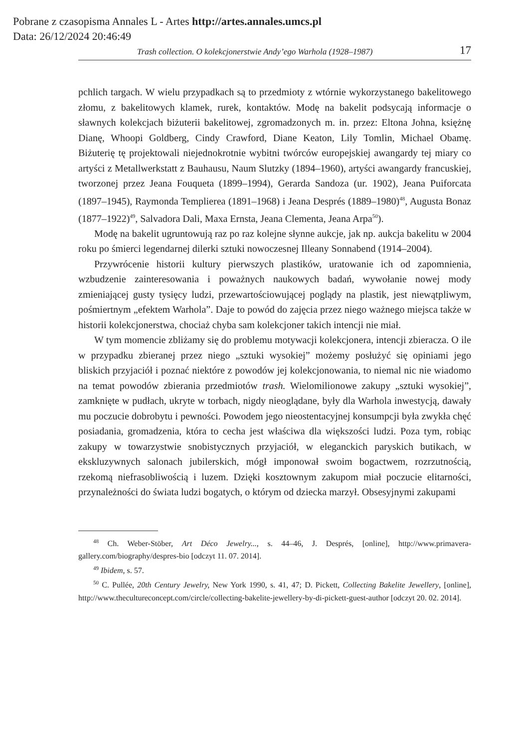Pobrane z czasopisma Annales L - Artes http://artes.annales.umcs.pl
Data: 26/12/2024 20:46:49
Trash collection. O kolekcjonerstwie Andy’ego Warhola (1928–1987) 17
pchlich targach. W wielu przypadkach są to przedmioty z wtórnie wykorzystanego bakelitowego złomu, z bakelitowych klamek, rurek, kontaktów. Modę na bakelit podsycają informacje o sławnych kolekcjach biżuterii bakelitowej, zgromadzonych m. in. przez: Eltona Johna, księżnę Dianę, Whoopi Goldberg, Cindy Crawford, Diane Keaton, Lily Tomlin, Michael Obamę. Biżuterię tę projektowali niejednokrotnie wybitni twórców europejskiej awangardy tej miary co artyści z Metallwerkstatt z Bauhausu, Naum Slutzky (1894–1960), artyści awangardy francuskiej, tworzonej przez Jeana Fouqueta (1899–1994), Gerarda Sandoza (ur. 1902), Jeana Puiforcata (1897–1945), Raymonda Templierea (1891–1968) i Jeana Després (1889–1980)<sup>48</sup>, Augusta Bonaz (1877–1922)<sup>49</sup>, Salvadora Dali, Maxa Ernsta, Jeana Clementa, Jeana Arpa<sup>50</sup>).
Modę na bakelit ugruntowują raz po raz kolejne słynne aukcje, jak np. aukcja bakelitu w 2004 roku po śmierci legendarnej dilerki sztuki nowoczesnej Illeany Sonnabend (1914–2004).
Przywrócenie historii kultury pierwszych plastików, uratowanie ich od zapomnienia, wzbudzenie zainteresowania i poważnych naukowych badań, wywołanie nowej mody zmieniającej gusty tysięcy ludzi, przewartościowującej poglądy na plastik, jest niewątpliwym, pośmiertnym „efektem Warhola”. Daje to powód do zajęcia przez niego ważnego miejsca także w historii kolekcjonerstwa, chociaż chyba sam kolekcjoner takich intencji nie miał.
W tym momencie zbliżamy się do problemu motywacji kolekcjonera, intencji zbieracza. O ile w przypadku zbieranej przez niego „sztuki wysokiej” możemy posłużyć się opiniami jego bliskich przyjaciół i poznać niektóre z powodów jej kolekcjonowania, to niemal nic nie wiadomo na temat powodów zbierania przedmiotów trash. Wielomilionowe zakupy „sztuki wysokiej”, zamknięte w pudłach, ukryte w torbach, nigdy nieoglądane, były dla Warhola inwestycją, dawały mu poczucie dobrobytu i pewności. Powodem jego nieostentacyjnej konsumpcji była zwykła chęć posiadania, gromadzenia, która to cecha jest właściwa dla większości ludzi. Poza tym, robiąc zakupy w towarzystwie snobistycznych przyjaciół, w eleganckich paryskich butikach, w ekskluzywnych salonach jubilerskich, mógł imponował swoim bogactwem, rozrzutnością, rzekomą niefrasobliwością i luzem. Dzięki kosztownym zakupom miał poczucie elitarności, przynależności do świata ludzi bogatych, o którym od dziecka marzył. Obsesyjnymi zakupami
<sup>48</sup> Ch. Weber-Stöber, Art Déco Jewelry..., s. 44–46, J. Després, [online], http://www.primavera-gallery.com/biography/despres-bio [odczyt 11. 07. 2014].
<sup>49</sup> Ibidem, s. 57.
<sup>50</sup> C. Pullée, 20th Century Jewelry, New York 1990, s. 41, 47; D. Pickett, Collecting Bakelite Jewellery, [online], http://www.thecultureconcept.com/circle/collecting-bakelite-jewellery-by-di-pickett-guest-author [odczyt 20. 02. 2014].